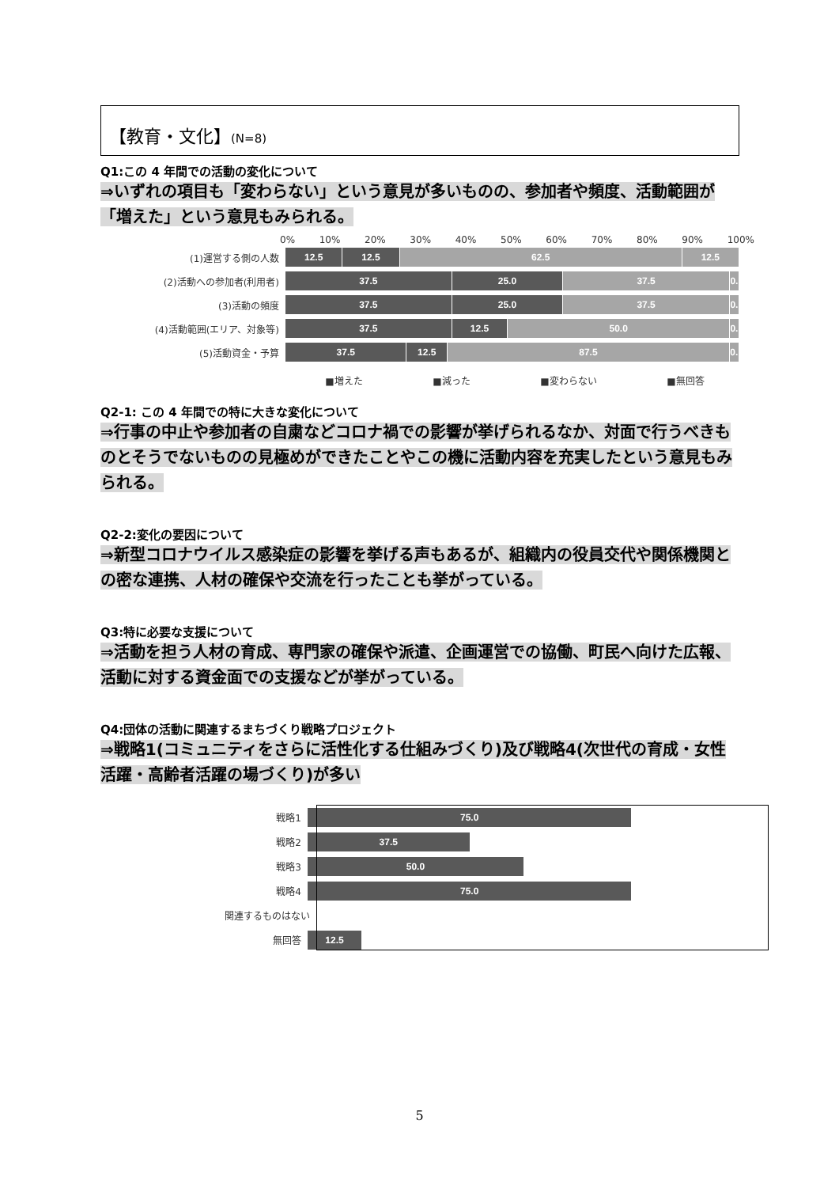【教育・文化】(N=8)
Q1:この 4 年間での活動の変化について
⇒いずれの項目も「変わらない」という意見が多いものの、参加者や頻度、活動範囲が「増えた」という意見もみられる。
0% 10% 20% 30% 40% 50% 60% 70% 80% 90% 100%
(1)運営する側の人数
12.5 12.5 62.5 12.5
(2)活動への参加者(利用者)
37.5 25.0 37.5 0.
(3)活動の頻度
37.5 25.0 37.5 0.
(4)活動範囲(エリア、対象等)
37.5 12.5 50.0 0.
(5)活動資金・予算
37.5 12.5 87.5 0.
■増えた ■減った ■変わらない ■無回答
Q2-1: この 4 年間での特に大きな変化について
⇒行事の中止や参加者の自粛などコロナ禍での影響が挙げられるなか、対面で行うべきものとそうでないものの見極めができたことやこの機に活動内容を充実したという意見もみられる。
Q2-2:変化の要因について
⇒新型コロナウイルス感染症の影響を挙げる声もあるが、組織内の役員交代や関係機関との密な連携、人材の確保や交流を行ったことも挙がっている。
Q3:特に必要な支援について
⇒活動を担う人材の育成、専門家の確保や派遣、企画運営での協働、町民へ向けた広報、活動に対する資金面での支援などが挙がっている。
Q4:団体の活動に関連するまちづくり戦略プロジェクト
⇒戦略1(コミュニティをさらに活性化する仕組みづくり)及び戦略4(次世代の育成・女性活躍・高齢者活躍の場づくり)が多い
戦略1
75.0
戦略2
37.5
戦略3
50.0
戦略4
75.0
関連するものはない
無回答
12.5
5